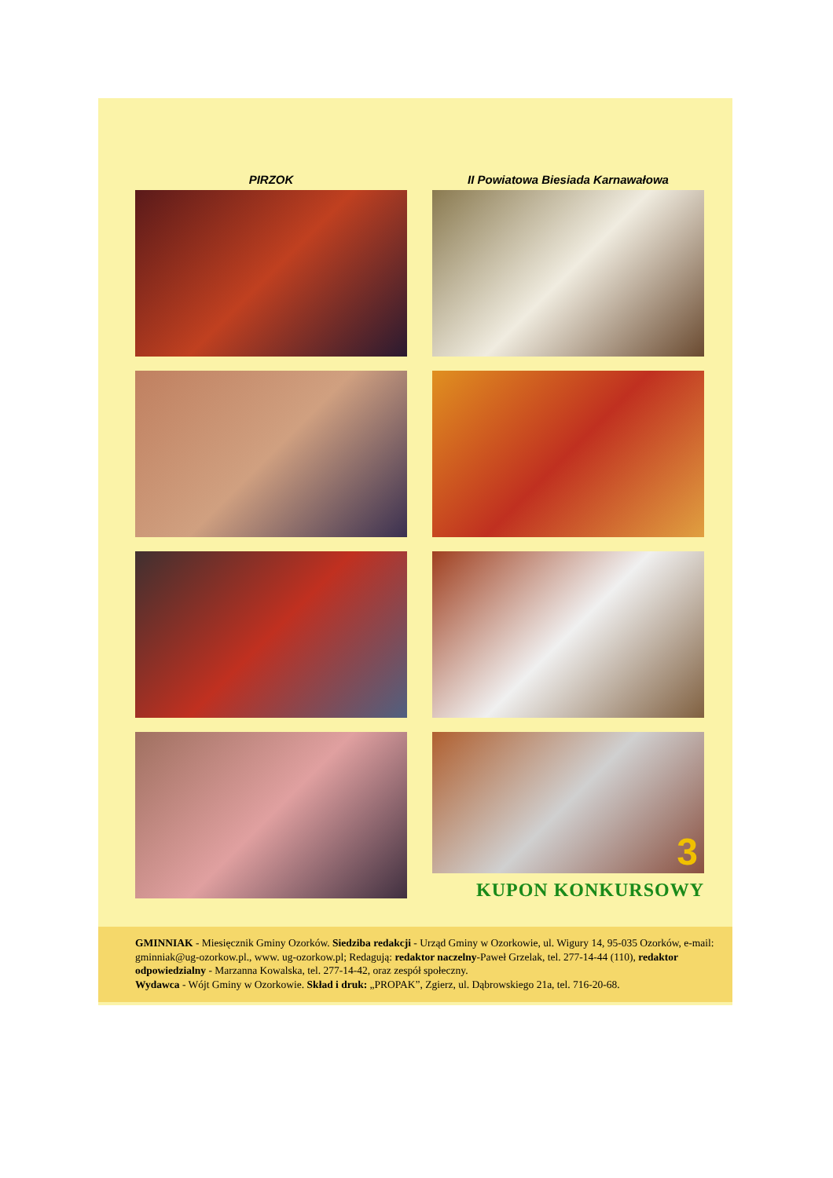PIRZOK
II Powiatowa Biesiada Karnawałowa
3
KUPON KONKURSOWY
GMINNIAK - Miesięcznik Gminy Ozorków. Siedziba redakcji - Urząd Gminy w Ozorkowie, ul. Wigury 14, 95-035 Ozorków, e-mail: gminniak@ug-ozorkow.pl., www. ug-ozorkow.pl; Redagują: redaktor naczelny-Paweł Grzelak, tel. 277-14-44 (110), redaktor odpowiedzialny - Marzanna Kowalska, tel. 277-14-42, oraz zespół społeczny.
Wydawca - Wójt Gminy w Ozorkowie. Skład i druk: „PROPAK”, Zgierz, ul. Dąbrowskiego 21a, tel. 716-20-68.